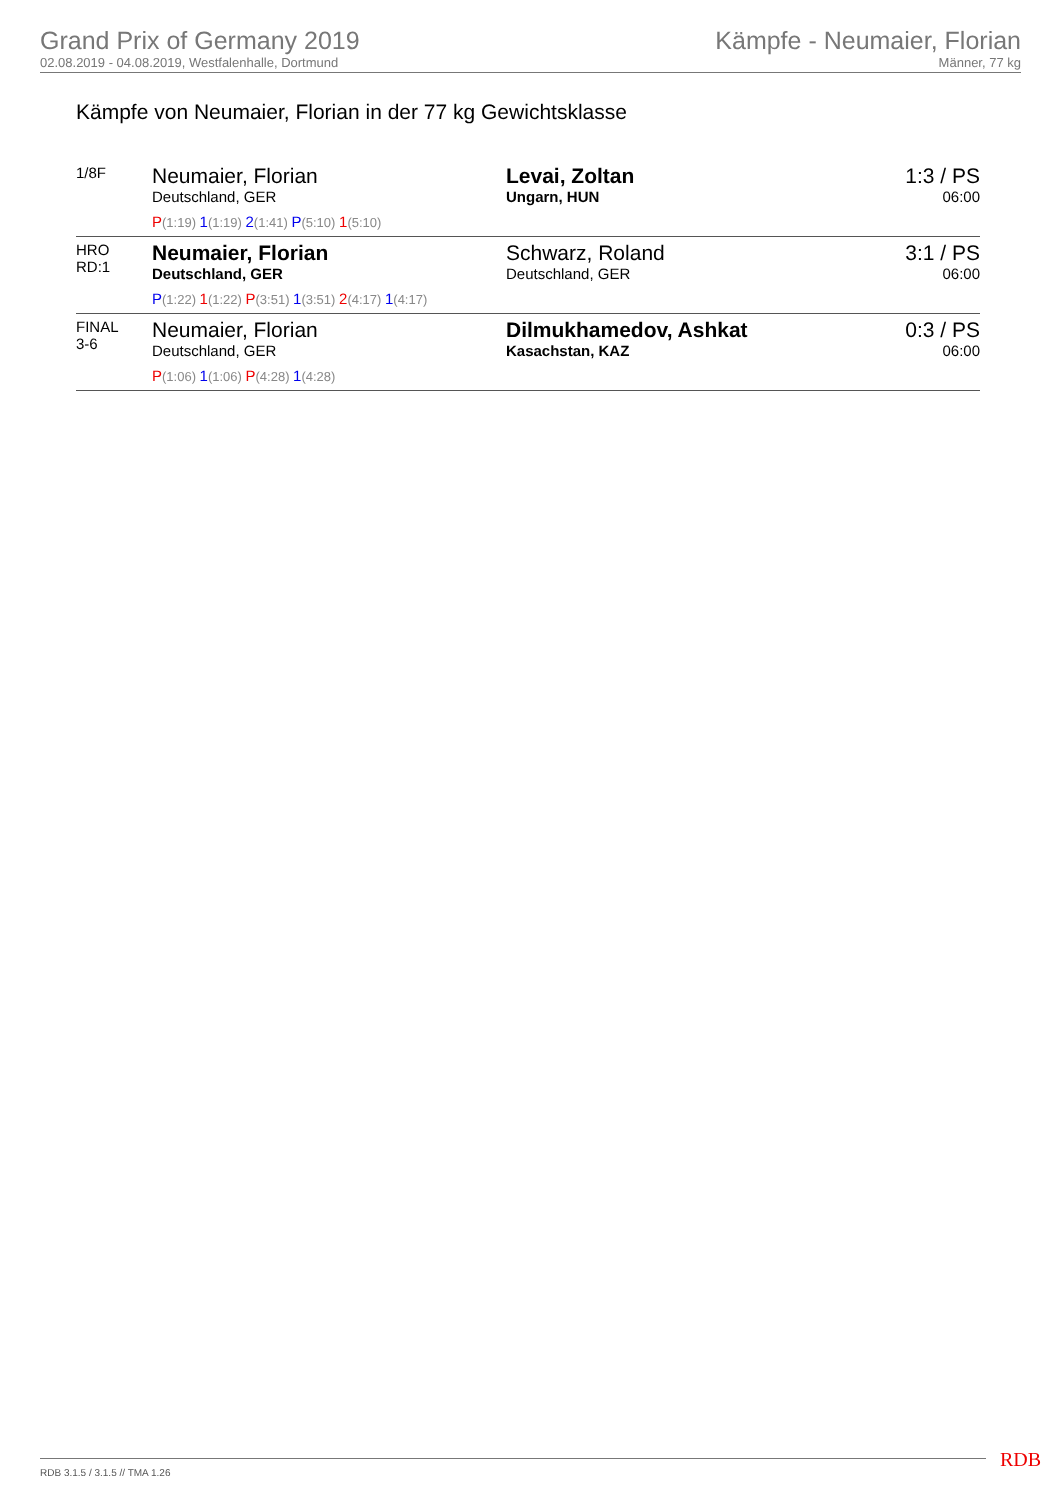Grand Prix of Germany 2019
02.08.2019 - 04.08.2019, Westfalenhalle, Dortmund
Kämpfe - Neumaier, Florian
Männer, 77 kg
Kämpfe von Neumaier, Florian in der 77 kg Gewichtsklasse
| 1/8F | Neumaier, Florian Deutschland, GER P (1:19) 1 (1:19) 2 (1:41) P (5:10) 1 (5:10) | Levai, Zoltan Ungarn, HUN | 1:3 / PS 06:00 |
| HRO RD:1 | Neumaier, Florian Deutschland, GER P (1:22) 1 (1:22) P (3:51) 1 (3:51) 2 (4:17) 1 (4:17) | Schwarz, Roland Deutschland, GER | 3:1 / PS 06:00 |
| FINAL 3-6 | Neumaier, Florian Deutschland, GER P (1:06) 1 (1:06) P (4:28) 1 (4:28) | Dilmukhamedov, Ashkat Kasachstan, KAZ | 0:3 / PS 06:00 |
RDB 3.1.5 / 3.1.5 // TMA 1.26 RDB